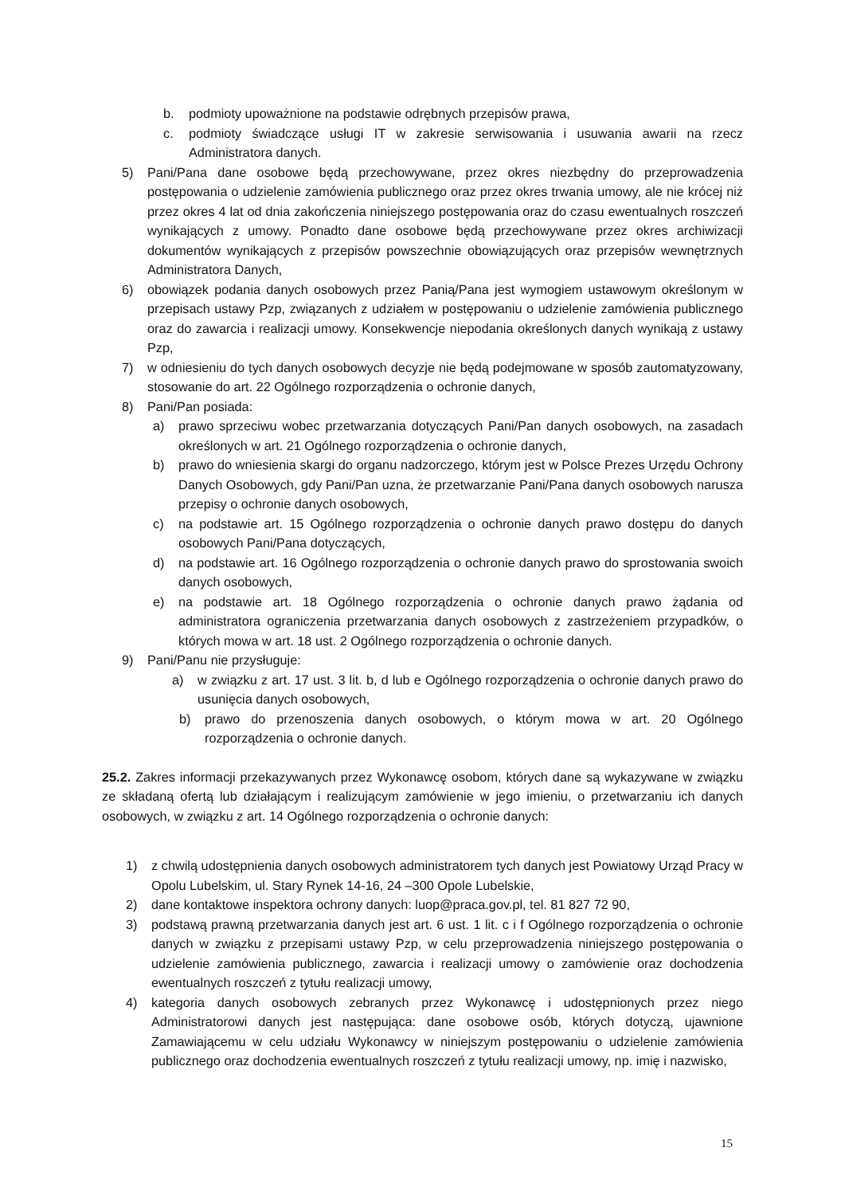b. podmioty upoważnione na podstawie odrębnych przepisów prawa,
c. podmioty świadczące usługi IT w zakresie serwisowania i usuwania awarii na rzecz Administratora danych.
5) Pani/Pana dane osobowe będą przechowywane, przez okres niezbędny do przeprowadzenia postępowania o udzielenie zamówienia publicznego oraz przez okres trwania umowy, ale nie krócej niż przez okres 4 lat od dnia zakończenia niniejszego postępowania oraz do czasu ewentualnych roszczeń wynikających z umowy. Ponadto dane osobowe będą przechowywane przez okres archiwizacji dokumentów wynikających z przepisów powszechnie obowiązujących oraz przepisów wewnętrznych Administratora Danych,
6) obowiązek podania danych osobowych przez Panią/Pana jest wymogiem ustawowym określonym w przepisach ustawy Pzp, związanych z udziałem w postępowaniu o udzielenie zamówienia publicznego oraz do zawarcia i realizacji umowy. Konsekwencje niepodania określonych danych wynikają z ustawy Pzp,
7) w odniesieniu do tych danych osobowych decyzje nie będą podejmowane w sposób zautomatyzowany, stosowanie do art. 22 Ogólnego rozporządzenia o ochronie danych,
8) Pani/Pan posiada:
a) prawo sprzeciwu wobec przetwarzania dotyczących Pani/Pan danych osobowych, na zasadach określonych w art. 21 Ogólnego rozporządzenia o ochronie danych,
b) prawo do wniesienia skargi do organu nadzorczego, którym jest w Polsce Prezes Urzędu Ochrony Danych Osobowych, gdy Pani/Pan uzna, że przetwarzanie Pani/Pana danych osobowych narusza przepisy o ochronie danych osobowych,
c) na podstawie art. 15 Ogólnego rozporządzenia o ochronie danych prawo dostępu do danych osobowych Pani/Pana dotyczących,
d) na podstawie art. 16 Ogólnego rozporządzenia o ochronie danych prawo do sprostowania swoich danych osobowych,
e) na podstawie art. 18 Ogólnego rozporządzenia o ochronie danych prawo żądania od administratora ograniczenia przetwarzania danych osobowych z zastrzeżeniem przypadków, o których mowa w art. 18 ust. 2 Ogólnego rozporządzenia o ochronie danych.
9) Pani/Panu nie przysługuje:
a) w związku z art. 17 ust. 3 lit. b, d lub e Ogólnego rozporządzenia o ochronie danych prawo do usunięcia danych osobowych,
b) prawo do przenoszenia danych osobowych, o którym mowa w art. 20 Ogólnego rozporządzenia o ochronie danych.
25.2. Zakres informacji przekazywanych przez Wykonawcę osobom, których dane są wykazywane w związku ze składaną ofertą lub działającym i realizującym zamówienie w jego imieniu, o przetwarzaniu ich danych osobowych, w związku z art. 14 Ogólnego rozporządzenia o ochronie danych:
1) z chwilą udostępnienia danych osobowych administratorem tych danych jest Powiatowy Urząd Pracy w Opolu Lubelskim, ul. Stary Rynek 14-16, 24 –300 Opole Lubelskie,
2) dane kontaktowe inspektora ochrony danych: luop@praca.gov.pl, tel. 81 827 72 90,
3) podstawą prawną przetwarzania danych jest art. 6 ust. 1 lit. c i f Ogólnego rozporządzenia o ochronie danych w związku z przepisami ustawy Pzp, w celu przeprowadzenia niniejszego postępowania o udzielenie zamówienia publicznego, zawarcia i realizacji umowy o zamówienie oraz dochodzenia ewentualnych roszczeń z tytułu realizacji umowy,
4) kategoria danych osobowych zebranych przez Wykonawcę i udostępnionych przez niego Administratorowi danych jest następująca: dane osobowe osób, których dotyczą, ujawnione Zamawiającemu w celu udziału Wykonawcy w niniejszym postępowaniu o udzielenie zamówienia publicznego oraz dochodzenia ewentualnych roszczeń z tytułu realizacji umowy, np. imię i nazwisko,
15